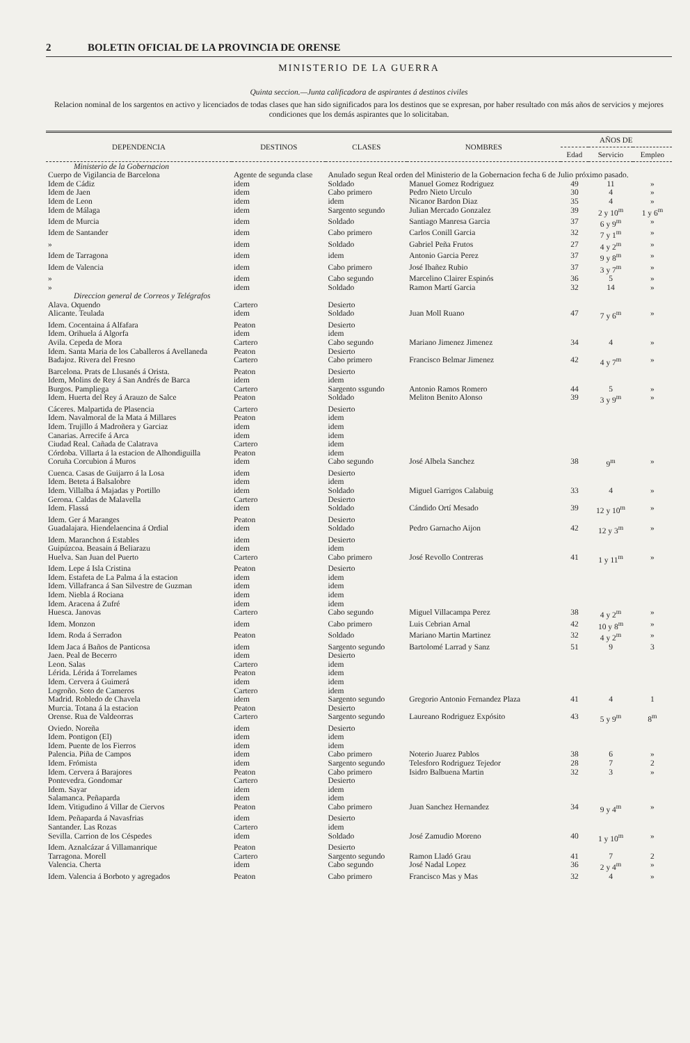2 BOLETIN OFICIAL DE LA PROVINCIA DE ORENSE
MINISTERIO DE LA GUERRA
Quinta seccion.—Junta calificadora de aspirantes á destinos civiles
Relacion nominal de los sargentos en activo y licenciados de todas clases que han sido significados para los destinos que se expresan, por haber resultado con más años de servicios y mejores condiciones que los demás aspirantes que lo solicitaban.
| DEPENDENCIA | DESTINOS | CLASES | NOMBRES | AÑOS DE | | |
| --- | --- | --- | --- | --- | --- | --- |
| | | | | Edad | Servicio | Empleo |
| Ministerio de la Gobernacion | | | | | | |
| Cuerpo de Vigilancia de Barcelona | Agente de segunda clase | Anulado segun Real orden del Ministerio de la Gobernacion fecha 6 de Julio próximo pasado. | | | | |
| Idem de Cádiz | idem | Soldado | Manuel Gomez Rodriguez | 49 | 11 | » |
| Idem de Jaen | idem | Cabo primero | Pedro Nieto Urculo | 30 | 4 | » |
| Idem de Leon | idem | idem | Nicanor Bardon Diaz | 35 | 4 | » |
| Idem de Málaga | idem | Sargento segundo | Julian Mercado Gonzalez | 39 | 2 y 10<sup>m</sup> | 1 y 6<sup>m</sup> |
| Idem de Murcia | idem | Soldado | Santiago Manresa Garcia | 37 | 6 y 9<sup>m</sup> | » |
| Idem de Santander | idem | Cabo primero | Carlos Conill Garcia | 32 | 7 y 1<sup>m</sup> | » |
| » | idem | Soldado | Gabriel Peña Frutos | 27 | 4 y 2<sup>m</sup> | » |
| Idem de Tarragona | idem | idem | Antonio Garcia Perez | 37 | 9 y 8<sup>m</sup> | » |
| Idem de Valencia | idem | Cabo primero | José Ibañez Rubio | 37 | 3 y 7<sup>m</sup> | » |
| » | idem | Cabo segundo | Marcelino Clairer Espinós | 36 | 5 | » |
| » | idem | Soldado | Ramon Martí Garcia | 32 | 14 | » |
| Direccion general de Correos y Telégrafos | | | | | | |
| Alava. Oquendo | Cartero | Desierto | | | | |
| Alicante. Teulada | idem | Soldado | Juan Moll Ruano | 47 | 7 y 6<sup>m</sup> | » |
| Idem. Cocentaina á Alfafara | Peaton | Desierto | | | | |
| Idem. Orihuela á Algorfa | idem | idem | | | | |
| Avila. Cepeda de Mora | Cartero | Cabo segundo | Mariano Jimenez Jimenez | 34 | 4 | » |
| Idem. Santa Maria de los Caballeros á Avellaneda | Peaton | Desierto | | | | |
| Badajoz. Rivera del Fresno | Cartero | Cabo primero | Francisco Belmar Jimenez | 42 | 4 y 7<sup>m</sup> | » |
| Barcelona. Prats de Llusanés á Orista. | Peaton | Desierto | | | | |
| Idem, Molins de Rey á San Andrés de Barca | idem | idem | | | | |
| Burgos. Pampliega | Cartero | Sargento ssgundo | Antonio Ramos Romero | 44 | 5 | » |
| Idem. Huerta del Rey á Arauzo de Salce | Peaton | Soldado | Meliton Benito Alonso | 39 | 3 y 9<sup>m</sup> | » |
| Cáceres. Malpartida de Plasencia | Cartero | Desierto | | | | |
| Idem. Navalmoral de la Mata á Millares | Peaton | idem | | | | |
| Idem. Trujillo á Madroñera y Garciaz | idem | idem | | | | |
| Canarias. Arrecife á Arca | idem | idem | | | | |
| Ciudad Real. Cañada de Calatrava | Cartero | idem | | | | |
| Córdoba. Villarta á la estacion de Alhondiguilla | Peaton | idem | | | | |
| Coruña Corcubion á Muros | idem | Cabo segundo | José Albela Sanchez | 38 | 9<sup>m</sup> | » |
| Cuenca. Casas de Guijarro á la Losa | idem | Desierto | | | | |
| Idem. Beteta á Balsalobre | idem | idem | | | | |
| Idem. Villalba á Majadas y Portillo | idem | Soldado | Miguel Garrigos Calabuig | 33 | 4 | » |
| Gerona. Caldas de Malavella | Cartero | Desierto | | | | |
| Idem. Flassá | idem | Soldado | Cándido Ortí Mesado | 39 | 12 y 10<sup>m</sup> | » |
| Idem. Ger á Maranges | Peaton | Desierto | | | | |
| Guadalajara. Hiendelaencina á Ordial | idem | Soldado | Pedro Garnacho Aijon | 42 | 12 y 3<sup>m</sup> | » |
| Idem. Maranchon á Estables | idem | Desierto | | | | |
| Guipúzcoa. Beasain á Beliarazu | idem | idem | | | | |
| Huelva. San Juan del Puerto | Cartero | Cabo primero | José Revollo Contreras | 41 | 1 y 11<sup>m</sup> | » |
| Idem. Lepe á Isla Cristina | Peaton | Desierto | | | | |
| Idem. Estafeta de La Palma á la estacion | idem | idem | | | | |
| Idem. Villafranca á San Silvestre de Guzman | idem | idem | | | | |
| Idem. Niebla á Rociana | idem | idem | | | | |
| Idem. Aracena á Zufré | idem | idem | | | | |
| Huesca. Janovas | Cartero | Cabo segundo | Miguel Villacampa Perez | 38 | 4 y 2<sup>m</sup> | » |
| Idem. Monzon | idem | Cabo primero | Luis Cebrian Arnal | 42 | 10 y 8<sup>m</sup> | » |
| Idem. Roda á Serradon | Peaton | Soldado | Mariano Martin Martinez | 32 | 4 y 2<sup>m</sup> | » |
| Idem Jaca á Baños de Panticosa | idem | Sargento segundo | Bartolomé Larrad y Sanz | 51 | 9 | 3 |
| Jaen. Peal de Becerro | idem | Desierto | | | | |
| Leon. Salas | Cartero | idem | | | | |
| Lérida. Lérida á Torrelames | Peaton | idem | | | | |
| Idem. Cervera á Guimerá | idem | idem | | | | |
| Logroño. Soto de Cameros | Cartero | idem | | | | |
| Madrid. Robledo de Chavela | idem | Sargento segundo | Gregorio Antonio Fernandez Plaza | 41 | 4 | 1 |
| Murcia. Totana á la estacion | Peaton | Desierto | | | | |
| Orense. Rua de Valdeorras | Cartero | Sargento segundo | Laureano Rodriguez Expósito | 43 | 5 y 9<sup>m</sup> | 8<sup>m</sup> |
| Oviedo. Noreña | idem | Desierto | | | | |
| Idem. Pontigon (El) | idem | idem | | | | |
| Idem. Puente de los Fierros | idem | idem | | | | |
| Palencia. Piña de Campos | idem | Cabo primero | Noterio Juarez Pablos | 38 | 6 | » |
| Idem. Frómista | idem | Sargento segundo | Telesforo Rodriguez Tejedor | 28 | 7 | 2 |
| Idem. Cervera á Barajores | Peaton | Cabo primero | Isidro Balbuena Martin | 32 | 3 | » |
| Pontevedra. Gondomar | Cartero | Desierto | | | | |
| Idem. Sayar | idem | idem | | | | |
| Salamanca. Peñaparda | idem | idem | | | | |
| Idem. Vitigudino á Villar de Ciervos | Peaton | Cabo primero | Juan Sanchez Hernandez | 34 | 9 y 4<sup>m</sup> | » |
| Idem. Peñaparda á Navasfrias | idem | Desierto | | | | |
| Santander. Las Rozas | Cartero | idem | | | | |
| Sevilla. Carrion de los Céspedes | idem | Soldado | José Zamudio Moreno | 40 | 1 y 10<sup>m</sup> | » |
| Idem. Aznalcázar á Villamanrique | Peaton | Desierto | | | | |
| Tarragona. Morell | Cartero | Sargento segundo | Ramon Lladó Grau | 41 | 7 | 2 |
| Valencia. Cherta | idem | Cabo segundo | José Nadal Lopez | 36 | 2 y 4<sup>m</sup> | » |
| Idem. Valencia á Borboto y agregados | Peaton | Cabo primero | Francisco Mas y Mas | 32 | 4 | » |